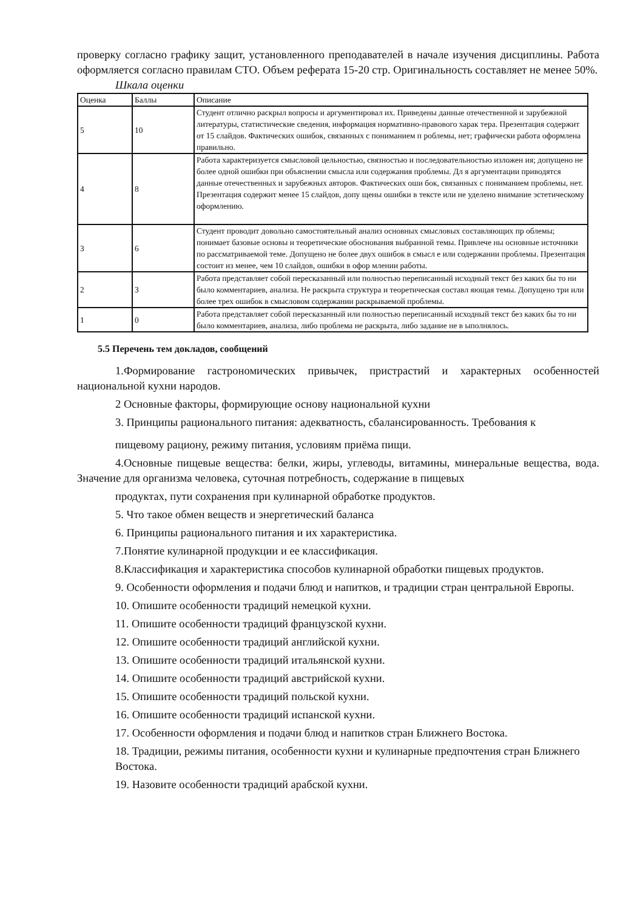проверку согласно графику защит, установленного преподавателей в начале изучения дисциплины. Работа оформляется согласно правилам СТО. Объем реферата 15-20 стр. Оригинальность составляет не менее 50%.
Шкала оценки
| Оценка | Баллы | Описание |
| 5 | 10 | Студент отлично раскрыл вопросы и аргументировал их. Приведены данные отечественной и зарубежной литературы, статистические сведения, информация нормативно-правового харак тера. Презентация содержит от 15 слайдов. Фактических ошибок, связанных с пониманием п роблемы, нет; графически работа оформлена правильно. |
| 4 | 8 | Работа характеризуется смысловой цельностью, связностью и последовательностью изложен ия; допущено не более одной ошибки при объяснении смысла или содержания проблемы. Дл я аргументации приводятся данные отечественных и зарубежных авторов. Фактических оши бок, связанных с пониманием проблемы, нет. Презентация содержит менее 15 слайдов, допу щены ошибки в тексте или не уделено внимание эстетическому оформлению. |
| 3 | 6 | Студент проводит довольно самостоятельный анализ основных смысловых составляющих пр облемы; понимает базовые основы и теоретические обоснования выбранной темы. Привлече ны основные источники по рассматриваемой теме. Допущено не более двух ошибок в смысл е или содержании проблемы. Презентация состоит из менее, чем 10 слайдов, ошибки в офор млении работы. |
| 2 | 3 | Работа представляет собой пересказанный или полностью переписанный исходный текст без каких бы то ни было комментариев, анализа. Не раскрыта структура и теоретическая составл яющая темы. Допущено три или более трех ошибок в смысловом содержании раскрываемой проблемы. |
| 1 | 0 | Работа представляет собой пересказанный или полностью переписанный исходный текст без каких бы то ни было комментариев, анализа, либо проблема не раскрыта, либо задание не в ыполнялось. |
5.5 Перечень тем докладов, сообщений
1.Формирование гастрономических привычек, пристрастий и характерных особенностей национальной кухни народов.
2 Основные факторы, формирующие основу национальной кухни
3. Принципы рационального питания: адекватность, сбалансированность. Требования к
пищевому рациону, режиму питания, условиям приёма пищи.
4.Основные пищевые вещества: белки, жиры, углеводы, витамины, минеральные вещества, вода. Значение для организма человека, суточная потребность, содержание в пищевых
продуктах, пути сохранения при кулинарной обработке продуктов.
5. Что такое обмен веществ и энергетический баланса
6. Принципы рационального питания и их характеристика.
7.Понятие кулинарной продукции и ее классификация.
8.Классификация и характеристика способов кулинарной обработки пищевых продуктов.
9. Особенности оформления и подачи блюд и напитков, и традиции стран центральной Европы.
10. Опишите особенности традиций немецкой кухни.
11. Опишите особенности традиций французской кухни.
12. Опишите особенности традиций английской кухни.
13. Опишите особенности традиций итальянской кухни.
14. Опишите особенности традиций австрийской кухни.
15. Опишите особенности традиций польской кухни.
16. Опишите особенности традиций испанской кухни.
17. Особенности оформления и подачи блюд и напитков стран Ближнего Востока.
18. Традиции, режимы питания, особенности кухни и кулинарные предпочтения стран Ближнего Востока.
19. Назовите особенности традиций арабской кухни.